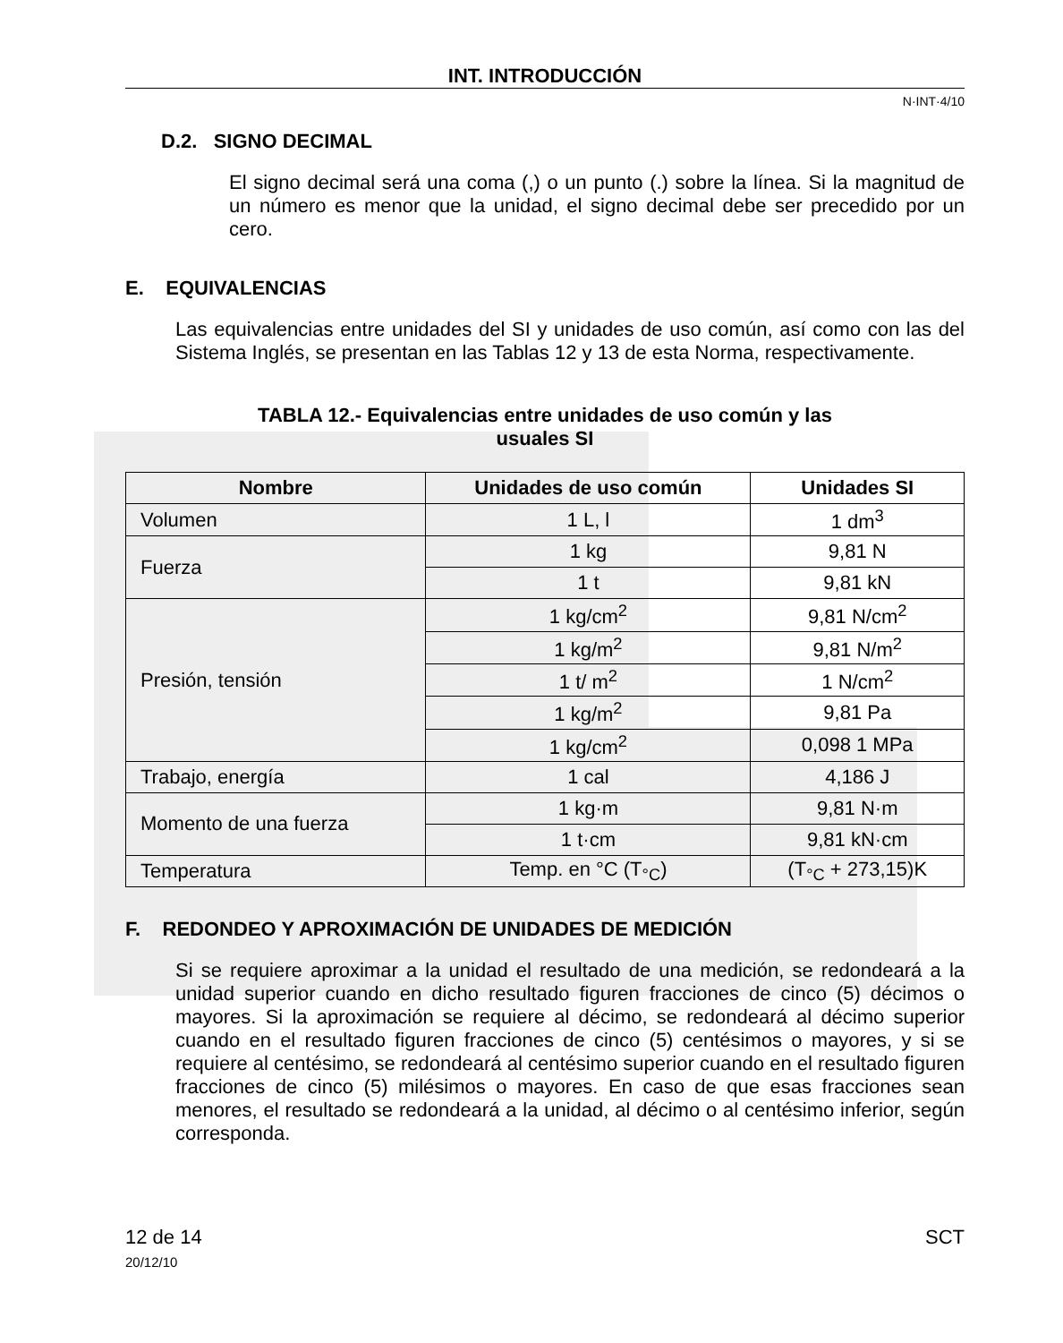INT. INTRODUCCIÓN
N·INT·4/10
D.2. SIGNO DECIMAL
El signo decimal será una coma (,) o un punto (.) sobre la línea. Si la magnitud de un número es menor que la unidad, el signo decimal debe ser precedido por un cero.
E. EQUIVALENCIAS
Las equivalencias entre unidades del SI y unidades de uso común, así como con las del Sistema Inglés, se presentan en las Tablas 12 y 13 de esta Norma, respectivamente.
TABLA 12.- Equivalencias entre unidades de uso común y las
usuales SI
| Nombre | Unidades de uso común | Unidades SI |
| --- | --- | --- |
| Volumen | 1 L, l | 1 dm<sup>3</sup> |
| Fuerza | 1 kg | 9,81 N |
| | 1 t | 9,81 kN |
| Presión, tensión | 1 kg/cm<sup>2</sup> | 9,81 N/cm<sup>2</sup> |
| | 1 kg/m<sup>2</sup> | 9,81 N/m<sup>2</sup> |
| | 1 t/ m<sup>2</sup> | 1 N/cm<sup>2</sup> |
| | 1 kg/m<sup>2</sup> | 9,81 Pa |
| | 1 kg/cm<sup>2</sup> | 0,098 1 MPa |
| Trabajo, energía | 1 cal | 4,186 J |
| Momento de una fuerza | 1 kg·m | 9,81 N·m |
| | 1 t·cm | 9,81 kN·cm |
| Temperatura | Temp. en °C (T<sub>°C</sub>) | (T<sub>°C</sub> + 273,15)K |
F. REDONDEO Y APROXIMACIÓN DE UNIDADES DE MEDICIÓN
Si se requiere aproximar a la unidad el resultado de una medición, se redondeará a la unidad superior cuando en dicho resultado figuren fracciones de cinco (5) décimos o mayores. Si la aproximación se requiere al décimo, se redondeará al décimo superior cuando en el resultado figuren fracciones de cinco (5) centésimos o mayores, y si se requiere al centésimo, se redondeará al centésimo superior cuando en el resultado figuren fracciones de cinco (5) milésimos o mayores. En caso de que esas fracciones sean menores, el resultado se redondeará a la unidad, al décimo o al centésimo inferior, según corresponda.
12 de 14
20/12/10
SCT